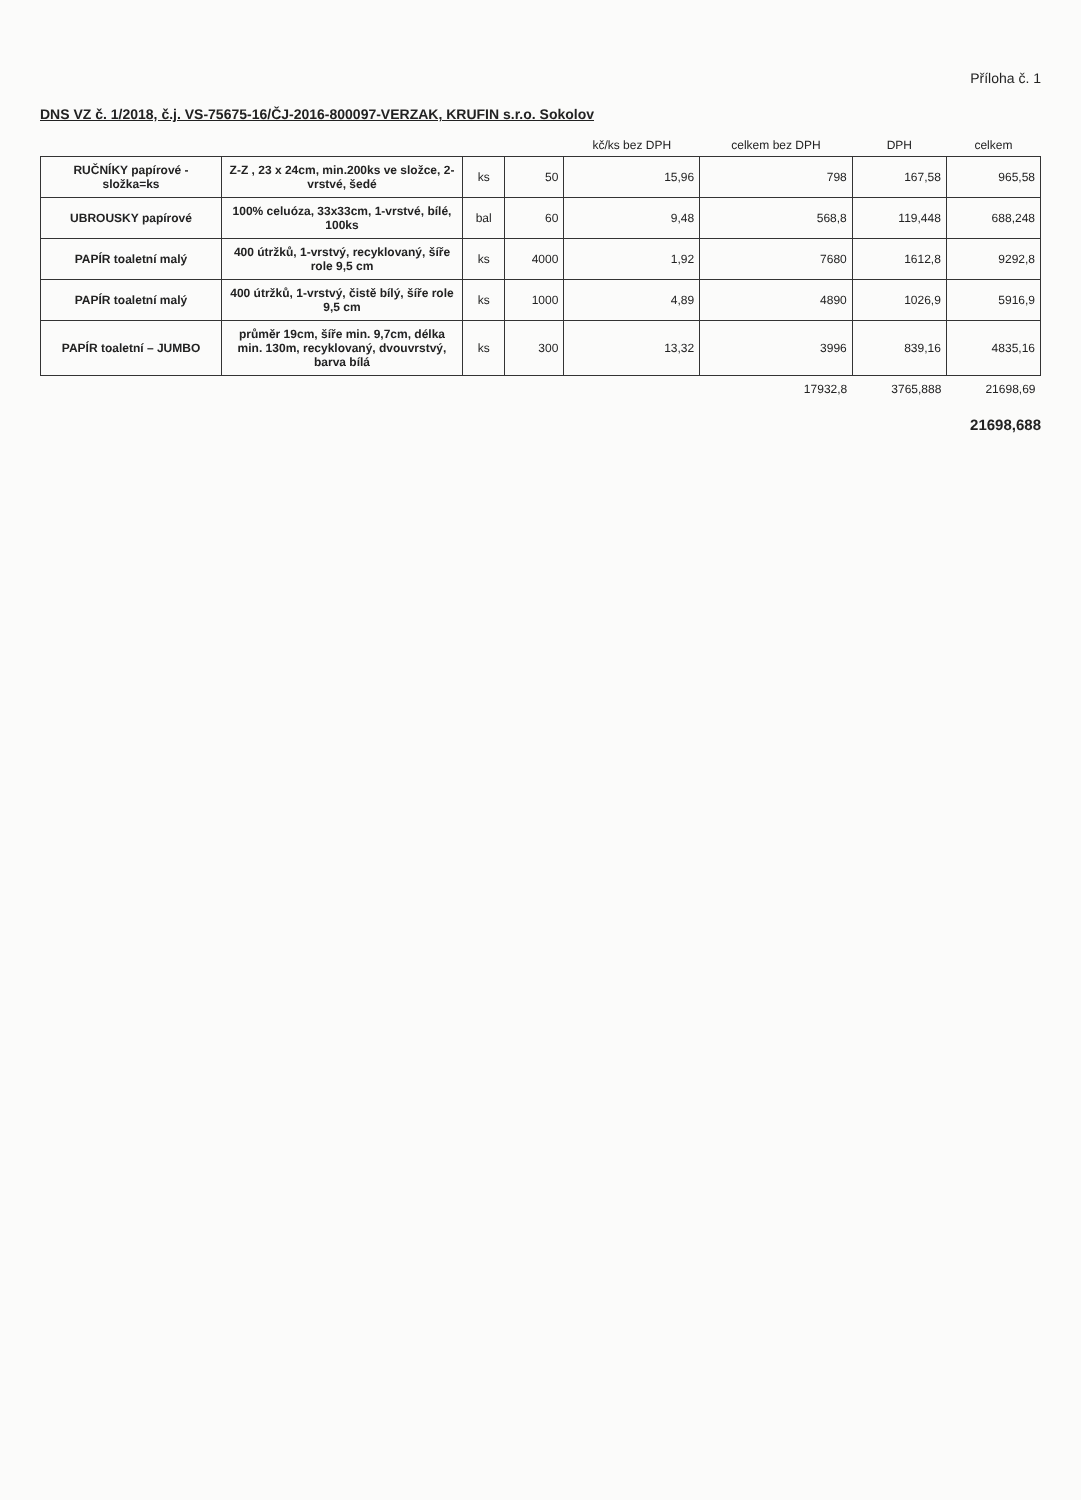Příloha č. 1
DNS VZ č. 1/2018, č.j. VS-75675-16/ČJ-2016-800097-VERZAK, KRUFIN s.r.o. Sokolov
| | | | | kč/ks bez DPH | celkem bez DPH | DPH | celkem |
| --- | --- | --- | --- | --- | --- | --- | --- |
| RUČNÍKY papírové - složka=ks | Z-Z , 23 x 24cm, min.200ks ve složce, 2-vrstvé, šedé | ks | 50 | 15,96 | 798 | 167,58 | 965,58 |
| UBROUSKY papírové | 100% celuóza, 33x33cm, 1-vrstvé, bílé, 100ks | bal | 60 | 9,48 | 568,8 | 119,448 | 688,248 |
| PAPÍR toaletní malý | 400 útržků, 1-vrstvý, recyklovaný, šíře role 9,5 cm | ks | 4000 | 1,92 | 7680 | 1612,8 | 9292,8 |
| PAPÍR toaletní malý | 400 útržků, 1-vrstvý, čistě bílý, šíře role 9,5 cm | ks | 1000 | 4,89 | 4890 | 1026,9 | 5916,9 |
| PAPÍR toaletní – JUMBO | průměr 19cm, šíře min. 9,7cm, délka min. 130m, recyklovaný, dvouvrstvý, barva bílá | ks | 300 | 13,32 | 3996 | 839,16 | 4835,16 |
| | | | | | 17932,8 | 3765,888 | 21698,69 |
21698,688